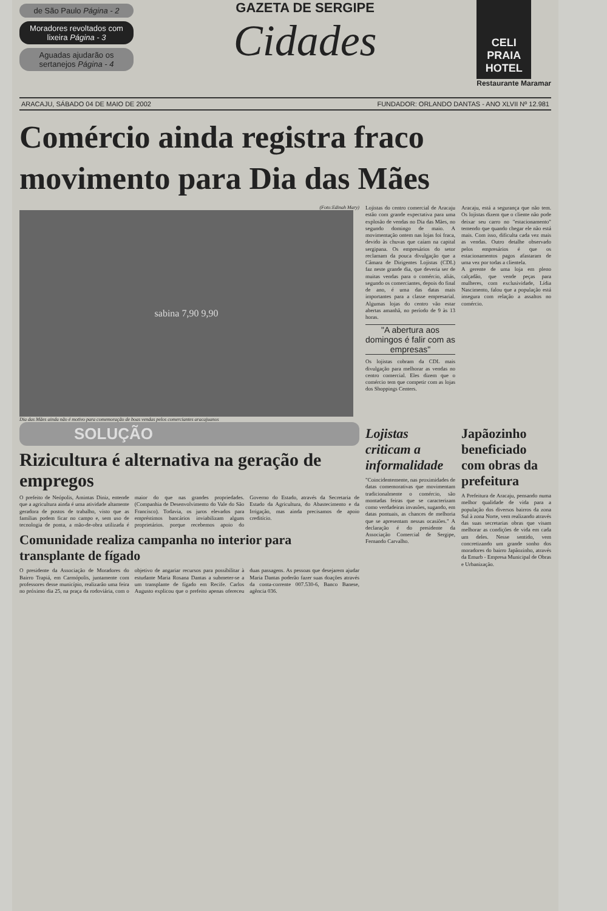de São Paulo Página - 2
Moradores revoltados com lixeira Página - 3
Aguadas ajudarão os sertanejos Página - 4
GAZETA DE SERGIPE
Cidades
CELI PRAIA HOTEL
Restaurante Maramar
ARACAJU, SÁBADO 04 DE MAIO DE 2002 FUNDADOR: ORLANDO DANTAS - ANO XLVII Nº 12.981
Comércio ainda registra fraco movimento para Dia das Mães
(Foto:Edinah Mary)
sabina 7,90 9,90
Dia das Mães ainda não é motivo para comemoração de boas vendas pelos comerciantes aracajuanos
Lojistas do centro comercial de Aracaju estão com grande expectativa para uma explosão de vendas no Dia das Mães, no segundo domingo de maio. A movimentação ontem nas lojas foi fraca, devido às chuvas que caíam na capital sergipana. Os empresários do setor reclamam da pouca divulgação que a Câmara de Dirigentes Lojistas (CDL) faz neste grande dia, que deveria ser de muitas vendas para o comércio, aliás, segundo os comerciantes, depois do final de ano, é uma das datas mais importantes para a classe empresarial. Algumas lojas do centro vão estar abertas amanhã, no período de 9 às 13 horas.
"A abertura aos domingos é falir com as empresas"
Os lojistas cobram da CDL mais divulgação para melhorar as vendas no centro comercial. Eles dizem que o comércio tem que competir com as lojas dos Shoppings Centers.
Aracaju, está a segurança que não tem. Os lojistas dizem que o cliente não pode deixar seu carro no "estacionamento" temendo que quando chegar ele não está mais. Com isso, dificulta cada vez mais as vendas. Outro detalhe observado pelos empresários é que os estacionamentos pagos afastaram de uma vez por todas a clientela.
A gerente de uma loja em pleno calçadão, que vende peças para mulheres, com exclusividade, Lídia Nascimento, falou que a população está insegura com relação a assaltos no comércio.
SOLUÇÃO
Rizicultura é alternativa na geração de empregos
O prefeito de Neópolis, Amintas Diniz, entende que a agricultura ainda é uma atividade altamente geradora de postos de trabalho, visto que as famílias podem ficar no campo e, sem uso de tecnologia de ponta, a mão-de-obra utilizada é maior do que nas grandes propriedades. (Companhia de Desenvolvimento do Vale do São Francisco). Todavia, os juros elevados para empréstimos bancários inviabilizam alguns proprietários. porque recebemos apoio do Governo do Estado, através da Secretaria de Estado da Agricultura, do Abastecimento e da Irrigação, mas ainda precisamos de apoio creditício.
Comunidade realiza campanha no interior para transplante de fígado
O presidente da Associação de Moradores do Bairro Trapiá, em Carmópolis, juntamente com professores desse município, realizarão uma feira no próximo dia 25, na praça da rodoviária, com o objetivo de angariar recursos para possibilitar à estudante Maria Rosana Dantas a submeter-se a um transplante de fígado em Recife. Carlos Augusto explicou que o prefeito apenas ofereceu duas passagens. As pessoas que desejarem ajudar Maria Dantas poderão fazer suas doações através da conta-corrente 007.530-6, Banco Banese, agência 036.
Lojistas criticam a informalidade
"Coincidentemente, nas proximidades de datas comemorativas que movimentam tradicionalmente o comércio, são montadas feiras que se caracterizam como verdadeiras invasões, sugando, em datas pontuais, as chances de melhoria que se apresentam nessas ocasiões." A declaração é do presidente da Associação Comercial de Sergipe, Fernando Carvalho.
Japãozinho beneficiado com obras da prefeitura
A Prefeitura de Aracaju, pensando numa melhor qualidade de vida para a população dos diversos bairros da zona Sul à zona Norte, vem realizando através das suas secretarias obras que visam melhorar as condições de vida em cada um deles. Nesse sentido, vem concretizando um grande sonho dos moradores do bairro Japãozinho, através da Emurb - Empresa Municipal de Obras e Urbanização.